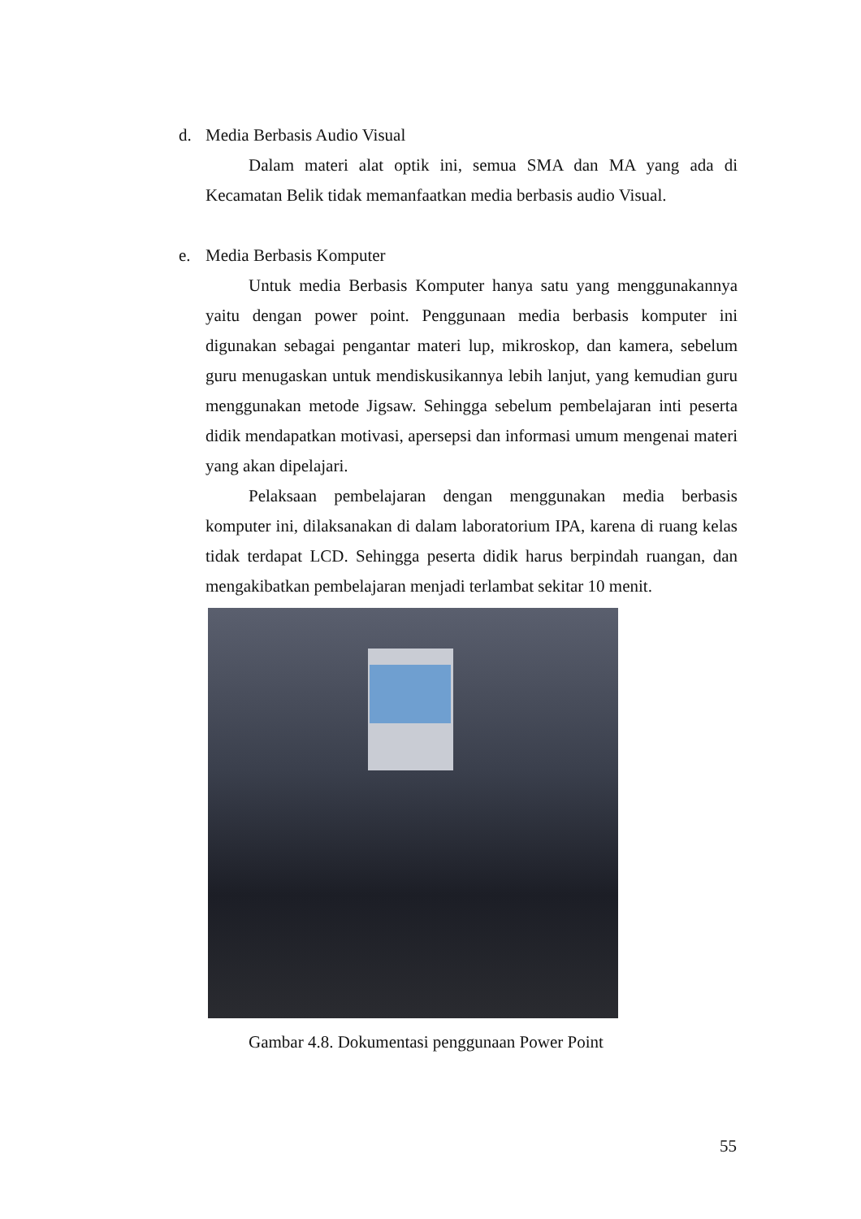d. Media Berbasis Audio Visual
Dalam materi alat optik ini, semua SMA dan MA yang ada di Kecamatan Belik tidak memanfaatkan media berbasis audio Visual.
e. Media Berbasis Komputer
Untuk media Berbasis Komputer hanya satu yang menggunakannya yaitu dengan power point. Penggunaan media berbasis komputer ini digunakan sebagai pengantar materi lup, mikroskop, dan kamera, sebelum guru menugaskan untuk mendiskusikannya lebih lanjut, yang kemudian guru menggunakan metode Jigsaw. Sehingga sebelum pembelajaran inti peserta didik mendapatkan motivasi, apersepsi dan informasi umum mengenai materi yang akan dipelajari.
Pelaksaan pembelajaran dengan menggunakan media berbasis komputer ini, dilaksanakan di dalam laboratorium IPA, karena di ruang kelas tidak terdapat LCD. Sehingga peserta didik harus berpindah ruangan, dan mengakibatkan pembelajaran menjadi terlambat sekitar 10 menit.
Gambar 4.8. Dokumentasi penggunaan Power Point
55